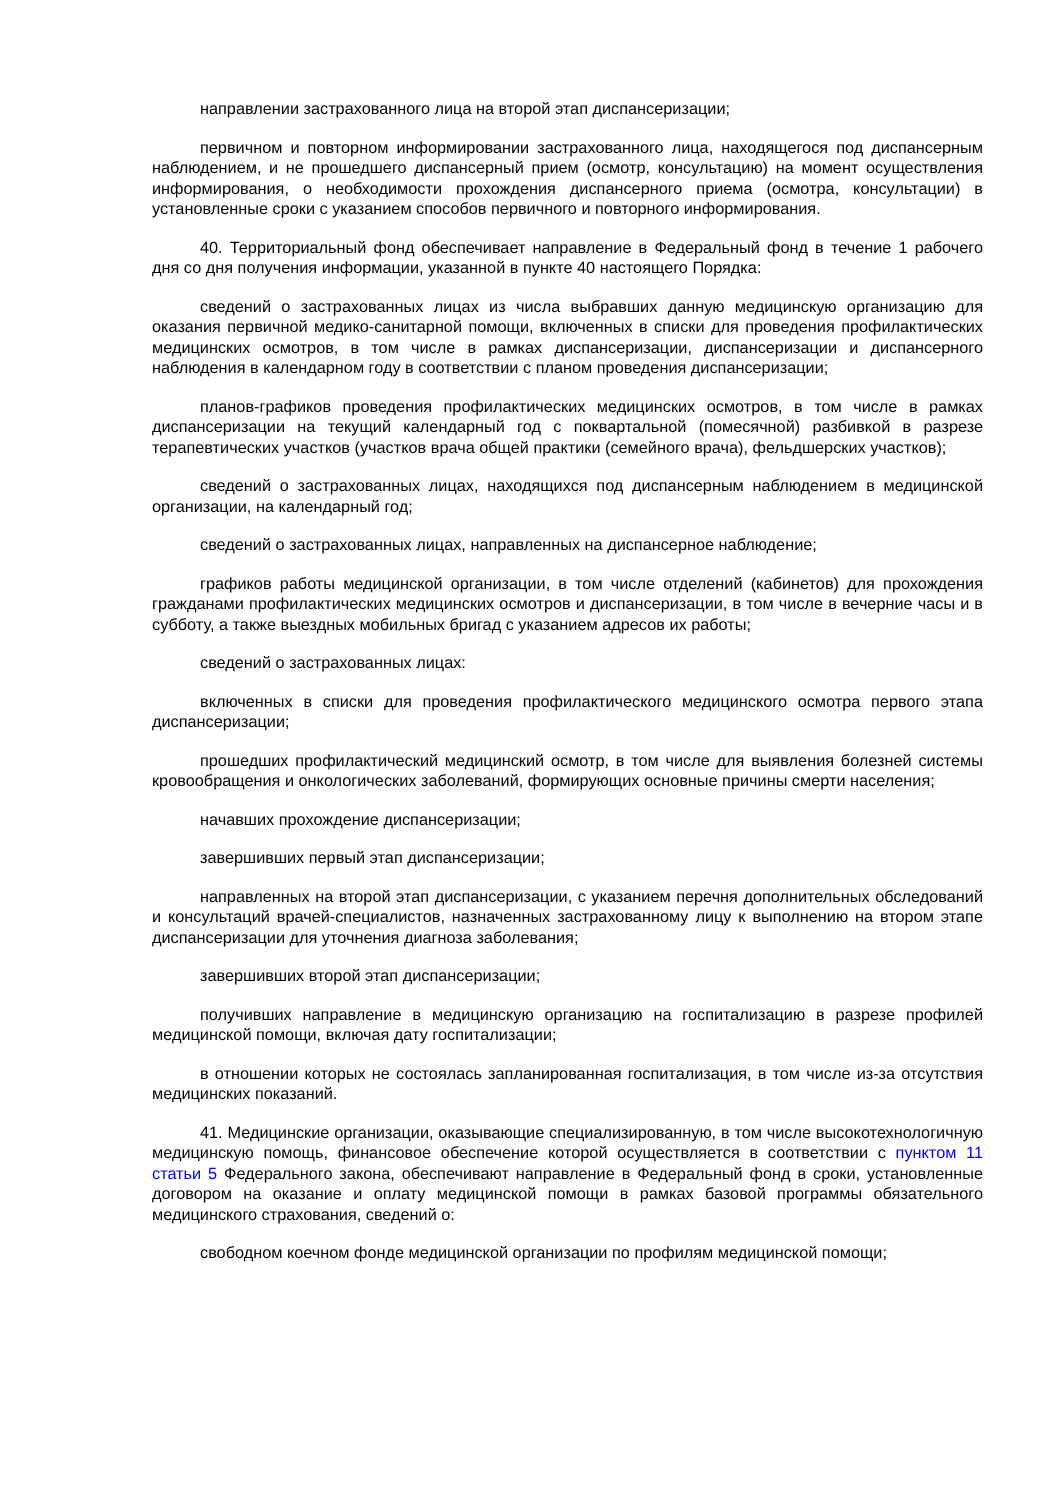направлении застрахованного лица на второй этап диспансеризации;
первичном и повторном информировании застрахованного лица, находящегося под диспансерным наблюдением, и не прошедшего диспансерный прием (осмотр, консультацию) на момент осуществления информирования, о необходимости прохождения диспансерного приема (осмотра, консультации) в установленные сроки с указанием способов первичного и повторного информирования.
40. Территориальный фонд обеспечивает направление в Федеральный фонд в течение 1 рабочего дня со дня получения информации, указанной в пункте 40 настоящего Порядка:
сведений о застрахованных лицах из числа выбравших данную медицинскую организацию для оказания первичной медико-санитарной помощи, включенных в списки для проведения профилактических медицинских осмотров, в том числе в рамках диспансеризации, диспансеризации и диспансерного наблюдения в календарном году в соответствии с планом проведения диспансеризации;
планов-графиков проведения профилактических медицинских осмотров, в том числе в рамках диспансеризации на текущий календарный год с поквартальной (помесячной) разбивкой в разрезе терапевтических участков (участков врача общей практики (семейного врача), фельдшерских участков);
сведений о застрахованных лицах, находящихся под диспансерным наблюдением в медицинской организации, на календарный год;
сведений о застрахованных лицах, направленных на диспансерное наблюдение;
графиков работы медицинской организации, в том числе отделений (кабинетов) для прохождения гражданами профилактических медицинских осмотров и диспансеризации, в том числе в вечерние часы и в субботу, а также выездных мобильных бригад с указанием адресов их работы;
сведений о застрахованных лицах:
включенных в списки для проведения профилактического медицинского осмотра первого этапа диспансеризации;
прошедших профилактический медицинский осмотр, в том числе для выявления болезней системы кровообращения и онкологических заболеваний, формирующих основные причины смерти населения;
начавших прохождение диспансеризации;
завершивших первый этап диспансеризации;
направленных на второй этап диспансеризации, с указанием перечня дополнительных обследований и консультаций врачей-специалистов, назначенных застрахованному лицу к выполнению на втором этапе диспансеризации для уточнения диагноза заболевания;
завершивших второй этап диспансеризации;
получивших направление в медицинскую организацию на госпитализацию в разрезе профилей медицинской помощи, включая дату госпитализации;
в отношении которых не состоялась запланированная госпитализация, в том числе из-за отсутствия медицинских показаний.
41. Медицинские организации, оказывающие специализированную, в том числе высокотехнологичную медицинскую помощь, финансовое обеспечение которой осуществляется в соответствии с пунктом 11 статьи 5 Федерального закона, обеспечивают направление в Федеральный фонд в сроки, установленные договором на оказание и оплату медицинской помощи в рамках базовой программы обязательного медицинского страхования, сведений о:
свободном коечном фонде медицинской организации по профилям медицинской помощи;